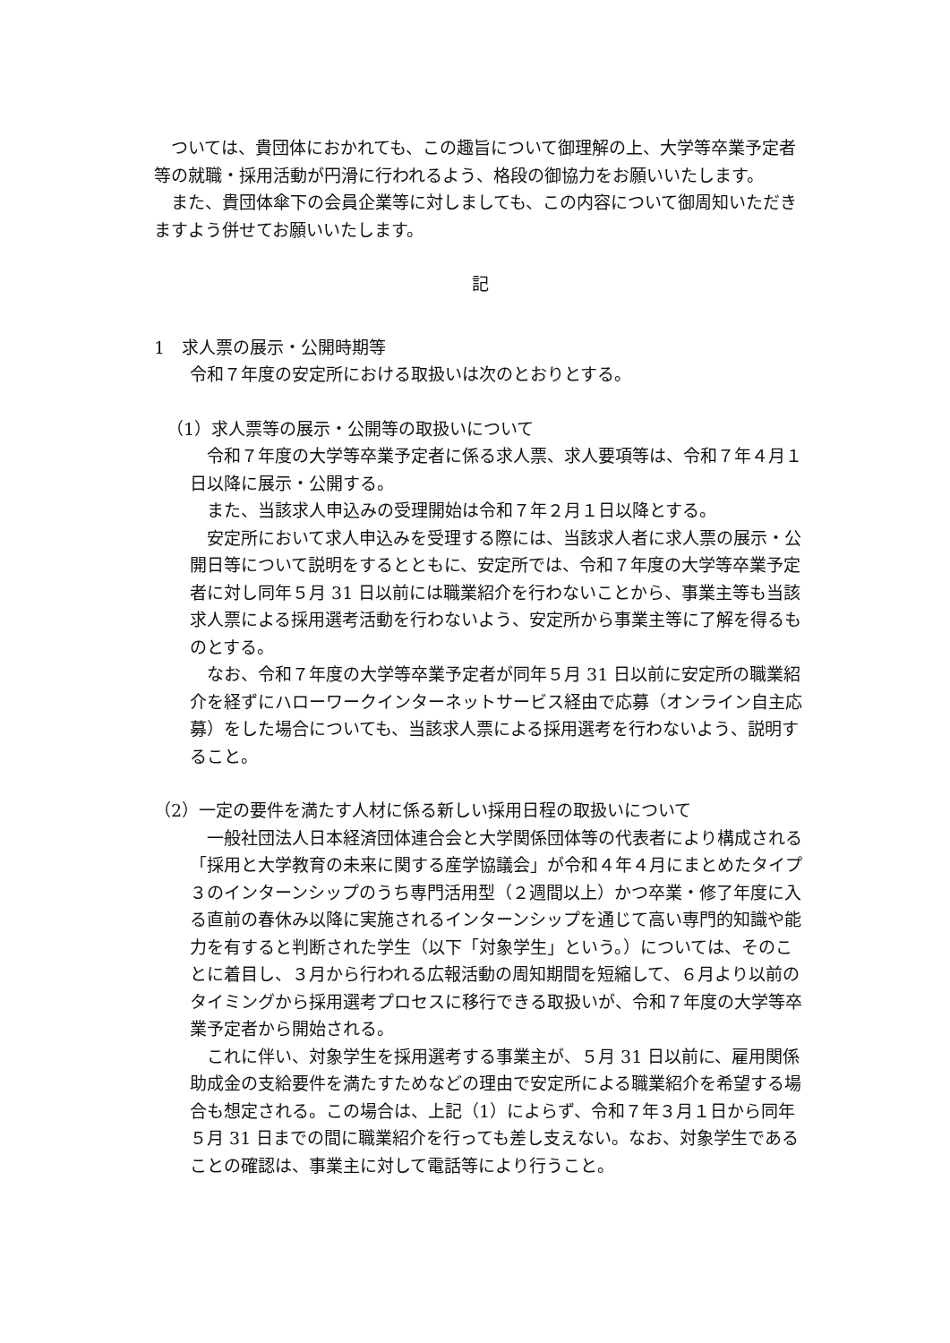ついては、貴団体におかれても、この趣旨について御理解の上、大学等卒業予定者等の就職・採用活動が円滑に行われるよう、格段の御協力をお願いいたします。
また、貴団体傘下の会員企業等に対しましても、この内容について御周知いただきますよう併せてお願いいたします。
記
1　求人票の展示・公開時期等
令和７年度の安定所における取扱いは次のとおりとする。
（1）求人票等の展示・公開等の取扱いについて
令和７年度の大学等卒業予定者に係る求人票、求人要項等は、令和７年４月１日以降に展示・公開する。
また、当該求人申込みの受理開始は令和７年２月１日以降とする。
安定所において求人申込みを受理する際には、当該求人者に求人票の展示・公開日等について説明をするとともに、安定所では、令和７年度の大学等卒業予定者に対し同年５月 31 日以前には職業紹介を行わないことから、事業主等も当該求人票による採用選考活動を行わないよう、安定所から事業主等に了解を得るものとする。
なお、令和７年度の大学等卒業予定者が同年５月 31 日以前に安定所の職業紹介を経ずにハローワークインターネットサービス経由で応募（オンライン自主応募）をした場合についても、当該求人票による採用選考を行わないよう、説明すること。
（2）一定の要件を満たす人材に係る新しい採用日程の取扱いについて
一般社団法人日本経済団体連合会と大学関係団体等の代表者により構成される「採用と大学教育の未来に関する産学協議会」が令和４年４月にまとめたタイプ３のインターンシップのうち専門活用型（２週間以上）かつ卒業・修了年度に入る直前の春休み以降に実施されるインターンシップを通じて高い専門的知識や能力を有すると判断された学生（以下「対象学生」という。）については、そのことに着目し、３月から行われる広報活動の周知期間を短縮して、６月より以前のタイミングから採用選考プロセスに移行できる取扱いが、令和７年度の大学等卒業予定者から開始される。
これに伴い、対象学生を採用選考する事業主が、５月 31 日以前に、雇用関係助成金の支給要件を満たすためなどの理由で安定所による職業紹介を希望する場合も想定される。この場合は、上記（1）によらず、令和７年３月１日から同年５月 31 日までの間に職業紹介を行っても差し支えない。なお、対象学生であることの確認は、事業主に対して電話等により行うこと。